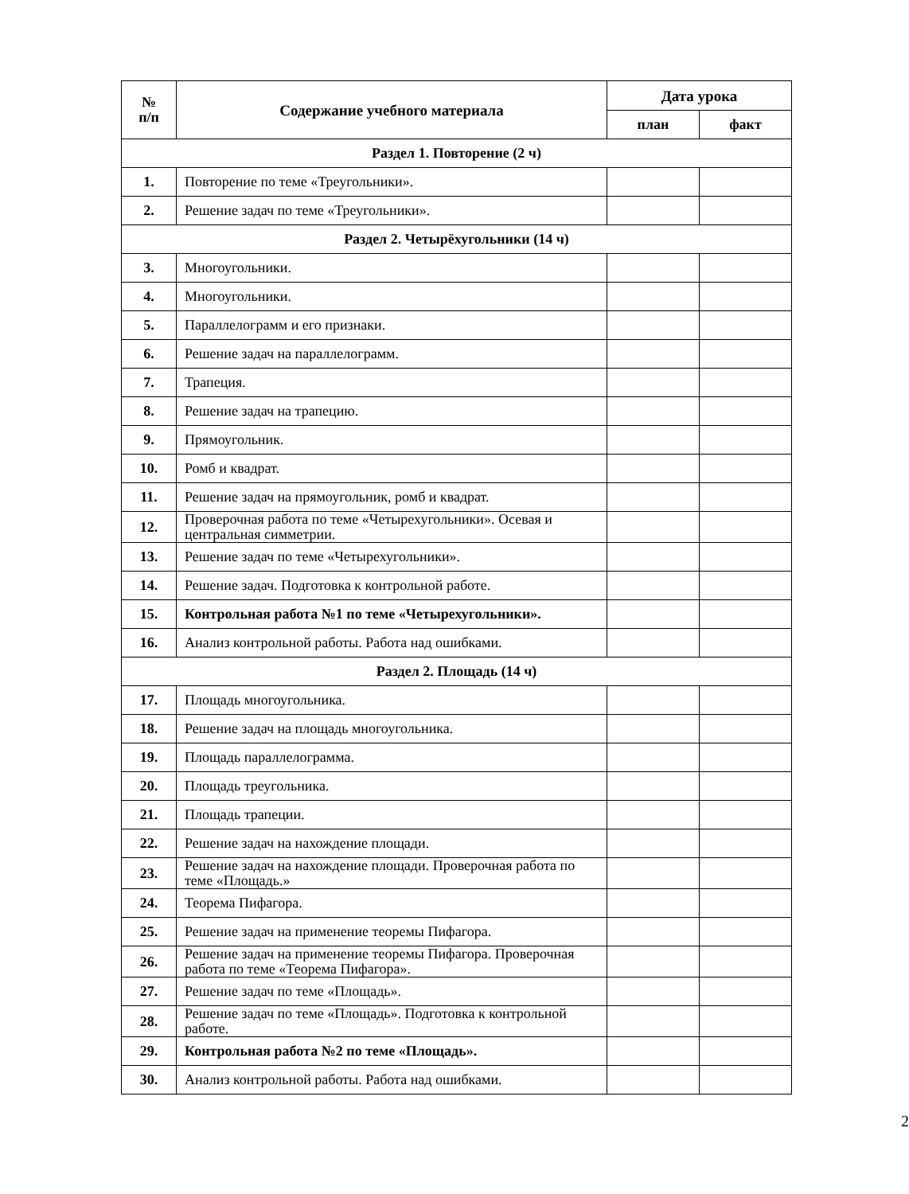| № п/п | Содержание учебного материала | Дата урока | |
| --- | --- | --- | --- |
| | | план | факт |
| Раздел 1. Повторение (2 ч) | | | |
| 1. | Повторение по теме «Треугольники». | | |
| 2. | Решение задач по теме «Треугольники». | | |
| Раздел 2. Четырёхугольники (14 ч) | | | |
| 3. | Многоугольники. | | |
| 4. | Многоугольники. | | |
| 5. | Параллелограмм и его признаки. | | |
| 6. | Решение задач на параллелограмм. | | |
| 7. | Трапеция. | | |
| 8. | Решение задач на трапецию. | | |
| 9. | Прямоугольник. | | |
| 10. | Ромб и квадрат. | | |
| 11. | Решение задач на прямоугольник, ромб и квадрат. | | |
| 12. | Проверочная работа по теме «Четырехугольники». Осевая и центральная симметрии. | | |
| 13. | Решение задач по теме «Четырехугольники». | | |
| 14. | Решение задач. Подготовка к контрольной работе. | | |
| 15. | Контрольная работа №1 по теме «Четырехугольники». | | |
| 16. | Анализ контрольной работы. Работа над ошибками. | | |
| Раздел 2. Площадь (14 ч) | | | |
| 17. | Площадь многоугольника. | | |
| 18. | Решение задач на площадь многоугольника. | | |
| 19. | Площадь параллелограмма. | | |
| 20. | Площадь треугольника. | | |
| 21. | Площадь трапеции. | | |
| 22. | Решение задач на нахождение площади. | | |
| 23. | Решение задач на нахождение площади. Проверочная работа по теме «Площадь.» | | |
| 24. | Теорема Пифагора. | | |
| 25. | Решение задач на применение теоремы Пифагора. | | |
| 26. | Решение задач на применение теоремы Пифагора. Проверочная работа по теме «Теорема Пифагора». | | |
| 27. | Решение задач по теме «Площадь». | | |
| 28. | Решение задач по теме «Площадь». Подготовка к контрольной работе. | | |
| 29. | Контрольная работа №2 по теме «Площадь». | | |
| 30. | Анализ контрольной работы. Работа над ошибками. | | |
2